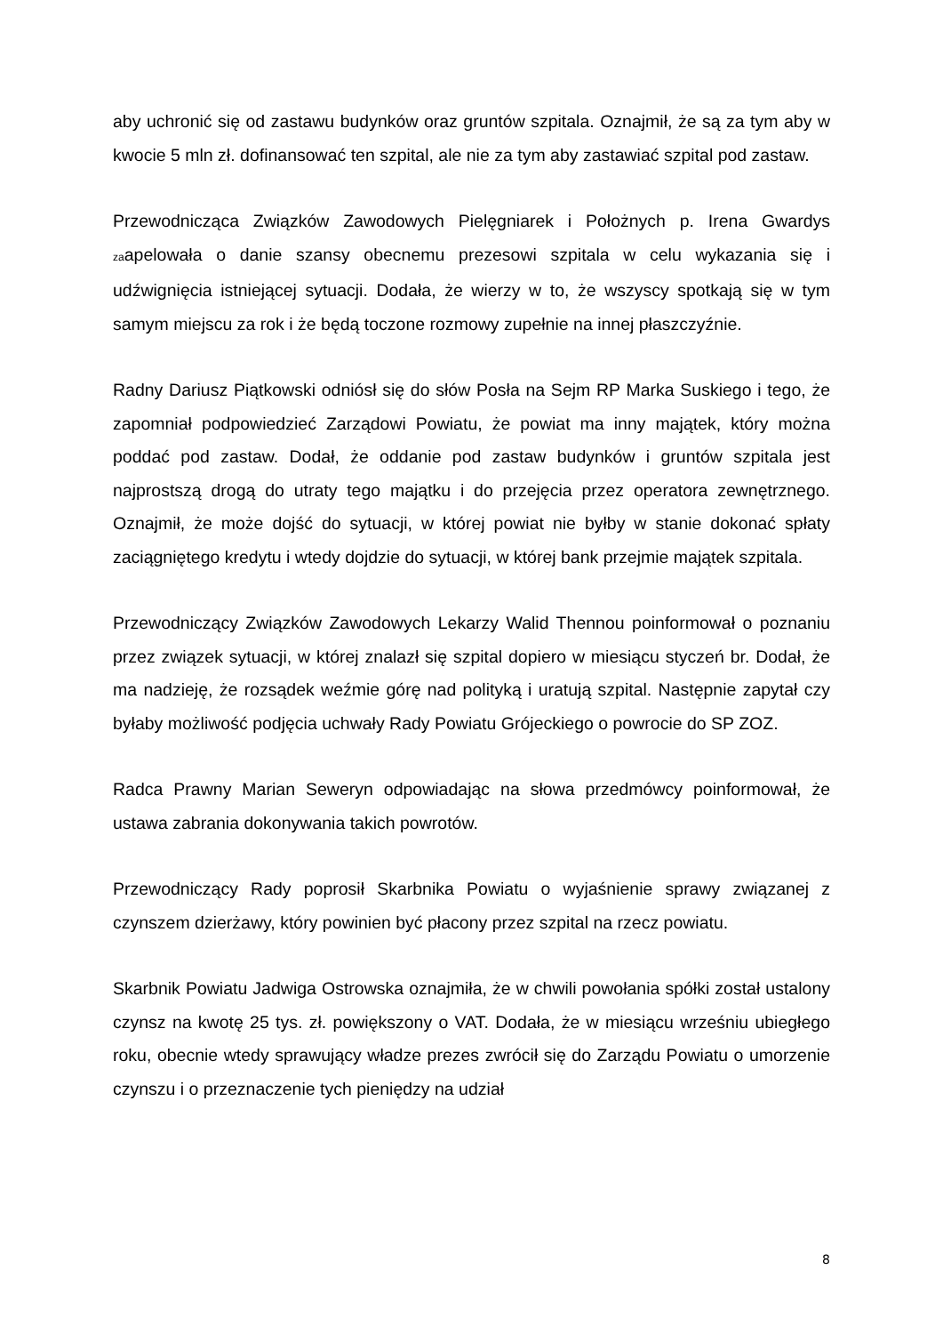aby uchronić się od zastawu budynków oraz gruntów szpitala. Oznajmił, że są za tym aby w kwocie 5 mln zł. dofinansować ten szpital, ale nie za tym aby zastawiać szpital pod zastaw.
Przewodnicząca Związków Zawodowych Pielęgniarek i Położnych p. Irena Gwardys zaapelowała o danie szansy obecnemu prezesowi szpitala w celu wykazania się i udźwignięcia istniejącej sytuacji. Dodała, że wierzy w to, że wszyscy spotkają się w tym samym miejscu za rok i że będą toczone rozmowy zupełnie na innej płaszczyźnie.
Radny Dariusz Piątkowski odniósł się do słów Posła na Sejm RP Marka Suskiego i tego, że zapomniał podpowiedzieć Zarządowi Powiatu, że powiat ma inny majątek, który można poddać pod zastaw. Dodał, że oddanie pod zastaw budynków i gruntów szpitala jest najprostszą drogą do utraty tego majątku i do przejęcia przez operatora zewnętrznego. Oznajmił, że może dojść do sytuacji, w której powiat nie byłby w stanie dokonać spłaty zaciągniętego kredytu i wtedy dojdzie do sytuacji, w której bank przejmie majątek szpitala.
Przewodniczący Związków Zawodowych Lekarzy Walid Thennou poinformował o poznaniu przez związek sytuacji, w której znalazł się szpital dopiero w miesiącu styczeń br. Dodał, że ma nadzieję, że rozsądek weźmie górę nad polityką i uratują szpital. Następnie zapytał czy byłaby możliwość podjęcia uchwały Rady Powiatu Grójeckiego o powrocie do SP ZOZ.
Radca Prawny Marian Seweryn odpowiadając na słowa przedmówcy poinformował, że ustawa zabrania dokonywania takich powrotów.
Przewodniczący Rady poprosił Skarbnika Powiatu o wyjaśnienie sprawy związanej z czynszem dzierżawy, który powinien być płacony przez szpital na rzecz powiatu.
Skarbnik Powiatu Jadwiga Ostrowska oznajmiła, że w chwili powołania spółki został ustalony czynsz na kwotę 25 tys. zł. powiększony o VAT. Dodała, że w miesiącu wrześniu ubiegłego roku, obecnie wtedy sprawujący władze prezes zwrócił się do Zarządu Powiatu o umorzenie czynszu i o przeznaczenie tych pieniędzy na udział
8